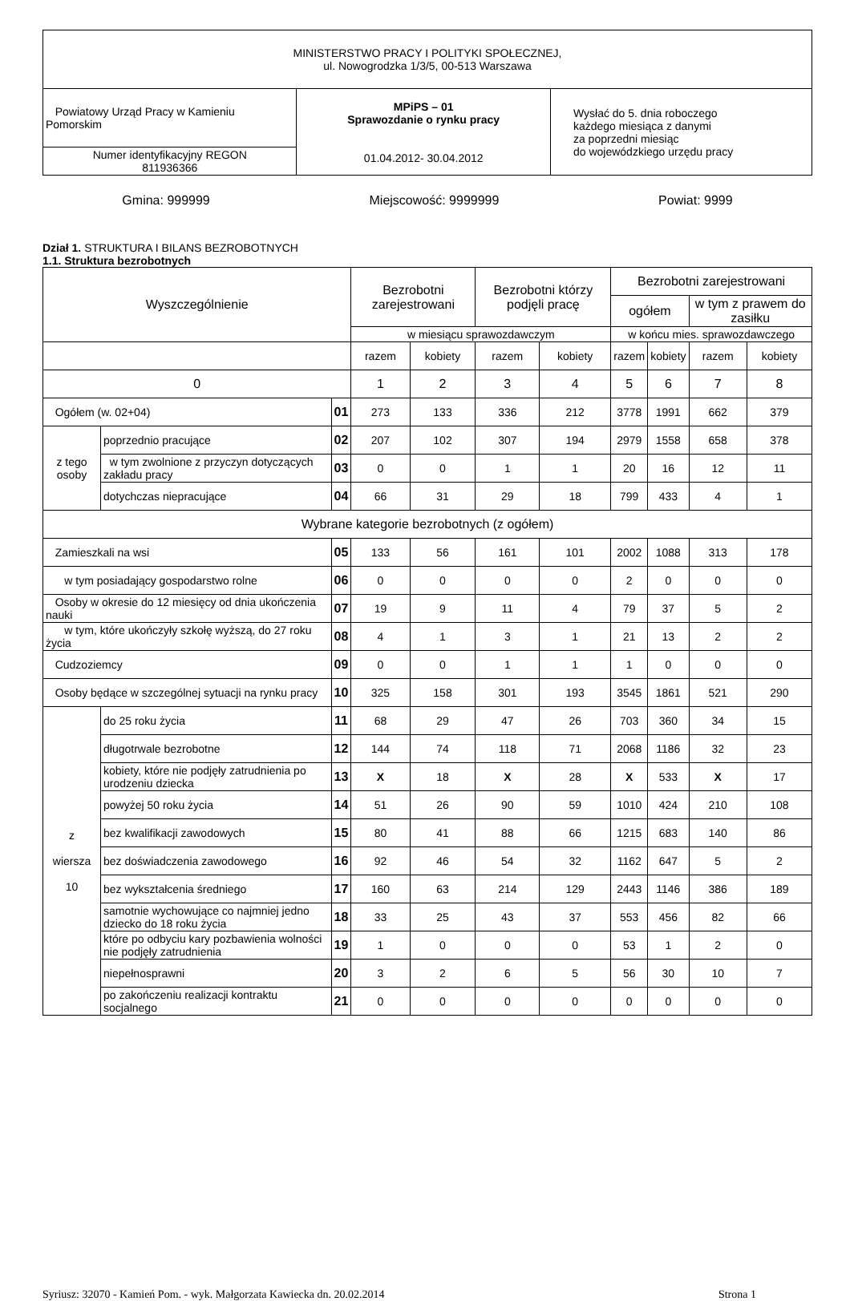| MINISTERSTWO PRACY I POLITYKI SPOŁECZNEJ, ul. Nowogrodzka 1/3/5, 00-513 Warszawa | | |
| Powiatowy Urząd Pracy w Kamieniu Pomorskim | MPiPS – 01 Sprawozdanie o rynku pracy 01.04.2012- 30.04.2012 | Wysłać do 5. dnia roboczego każdego miesiąca z danymi za poprzedni miesiąc do wojewódzkiego urzędu pracy |
| Numer identyfikacyjny REGON 811936366 | | |
Gmina: 999999 Miejscowość: 9999999 Powiat: 9999
Dział 1. STRUKTURA I BILANS BEZROBOTNYCH
1.1. Struktura bezrobotnych
| Wyszczególnienie | | | Bezrobotni zarejestrowani | | Bezrobotni którzy podjęli pracę | | Bezrobotni zarejestrowani | | | |
| --- | --- | --- | --- | --- | --- | --- | --- | --- | --- | --- |
| | | | | | | | ogółem | | w tym z prawem do zasiłku | |
| | | | w miesiącu sprawozdawczym | | | | w końcu mies. sprawozdawczego | | | |
| | | | razem | kobiety | razem | kobiety | razem | kobiety | razem | kobiety |
| 0 | | | 1 | 2 | 3 | 4 | 5 | 6 | 7 | 8 |
| Ogółem (w. 02+04) | | 01 | 273 | 133 | 336 | 212 | 3778 | 1991 | 662 | 379 |
| z tego osoby | poprzednio pracujące | 02 | 207 | 102 | 307 | 194 | 2979 | 1558 | 658 | 378 |
| | w tym zwolnione z przyczyn dotyczących zakładu pracy | 03 | 0 | 0 | 1 | 1 | 20 | 16 | 12 | 11 |
| | dotychczas niepracujące | 04 | 66 | 31 | 29 | 18 | 799 | 433 | 4 | 1 |
| Wybrane kategorie bezrobotnych (z ogółem) | | | | | | | | | | |
| Zamieszkali na wsi | | 05 | 133 | 56 | 161 | 101 | 2002 | 1088 | 313 | 178 |
| w tym posiadający gospodarstwo rolne | | 06 | 0 | 0 | 0 | 0 | 2 | 0 | 0 | 0 |
| Osoby w okresie do 12 miesięcy od dnia ukończenia nauki | | 07 | 19 | 9 | 11 | 4 | 79 | 37 | 5 | 2 |
| w tym, które ukończyły szkołę wyższą, do 27 roku życia | | 08 | 4 | 1 | 3 | 1 | 21 | 13 | 2 | 2 |
| Cudzoziemcy | | 09 | 0 | 0 | 1 | 1 | 1 | 0 | 0 | 0 |
| Osoby będące w szczególnej sytuacji na rynku pracy | | 10 | 325 | 158 | 301 | 193 | 3545 | 1861 | 521 | 290 |
| z wiersza 10 | do 25 roku życia | 11 | 68 | 29 | 47 | 26 | 703 | 360 | 34 | 15 |
| | długotrwale bezrobotne | 12 | 144 | 74 | 118 | 71 | 2068 | 1186 | 32 | 23 |
| | kobiety, które nie podjęły zatrudnienia po urodzeniu dziecka | 13 | X | 18 | X | 28 | X | 533 | X | 17 |
| | powyżej 50 roku życia | 14 | 51 | 26 | 90 | 59 | 1010 | 424 | 210 | 108 |
| | bez kwalifikacji zawodowych | 15 | 80 | 41 | 88 | 66 | 1215 | 683 | 140 | 86 |
| | bez doświadczenia zawodowego | 16 | 92 | 46 | 54 | 32 | 1162 | 647 | 5 | 2 |
| | bez wykształcenia średniego | 17 | 160 | 63 | 214 | 129 | 2443 | 1146 | 386 | 189 |
| | samotnie wychowujące co najmniej jedno dziecko do 18 roku życia | 18 | 33 | 25 | 43 | 37 | 553 | 456 | 82 | 66 |
| | które po odbyciu kary pozbawienia wolności nie podjęły zatrudnienia | 19 | 1 | 0 | 0 | 0 | 53 | 1 | 2 | 0 |
| | niepełnosprawni | 20 | 3 | 2 | 6 | 5 | 56 | 30 | 10 | 7 |
| | po zakończeniu realizacji kontraktu socjalnego | 21 | 0 | 0 | 0 | 0 | 0 | 0 | 0 | 0 |
Syriusz: 32070 - Kamień Pom. - wyk. Małgorzata Kawiecka dn. 20.02.2014 Strona 1